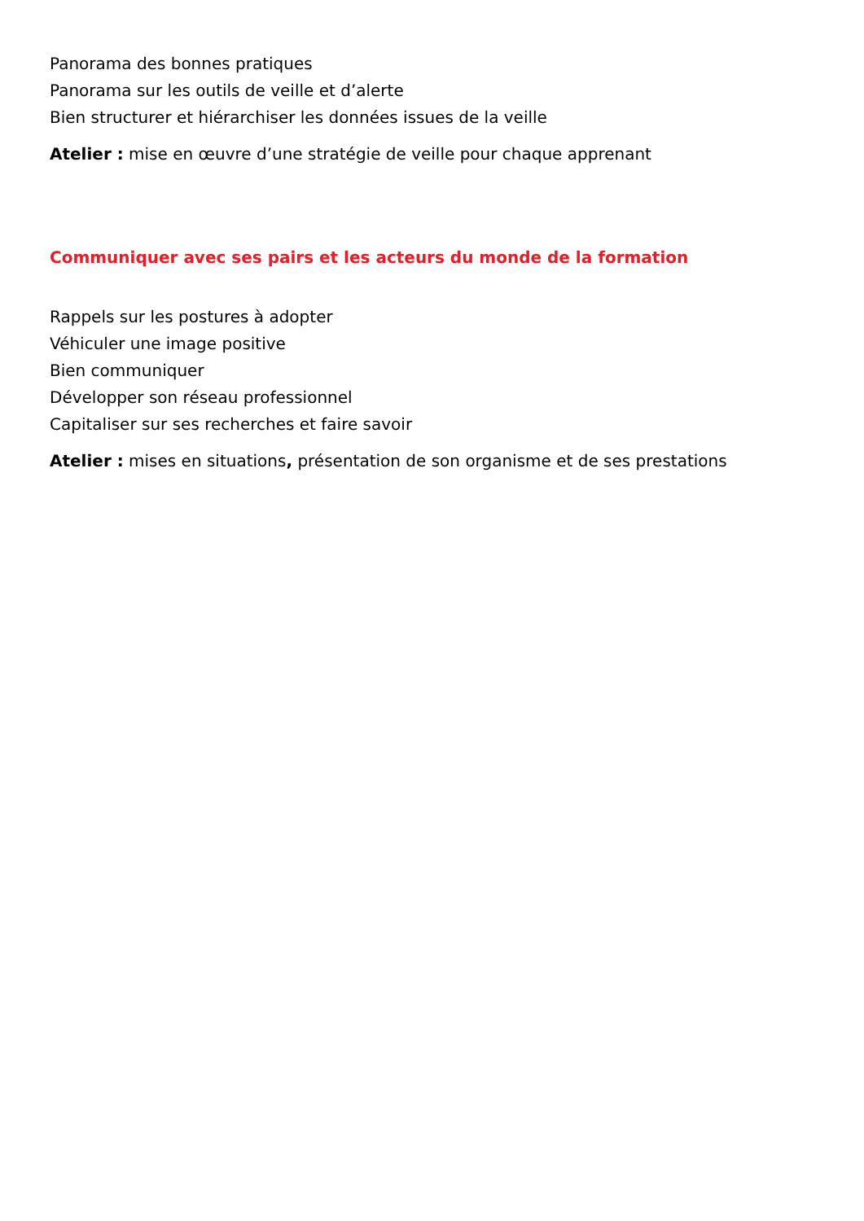Panorama des bonnes pratiques
Panorama sur les outils de veille et d’alerte
Bien structurer et hiérarchiser les données issues de la veille
Atelier : mise en œuvre d’une stratégie de veille pour chaque apprenant
Communiquer avec ses pairs et les acteurs du monde de la formation
Rappels sur les postures à adopter
Véhiculer une image positive
Bien communiquer
Développer son réseau professionnel
Capitaliser sur ses recherches et faire savoir
Atelier : mises en situations, présentation de son organisme et de ses prestations